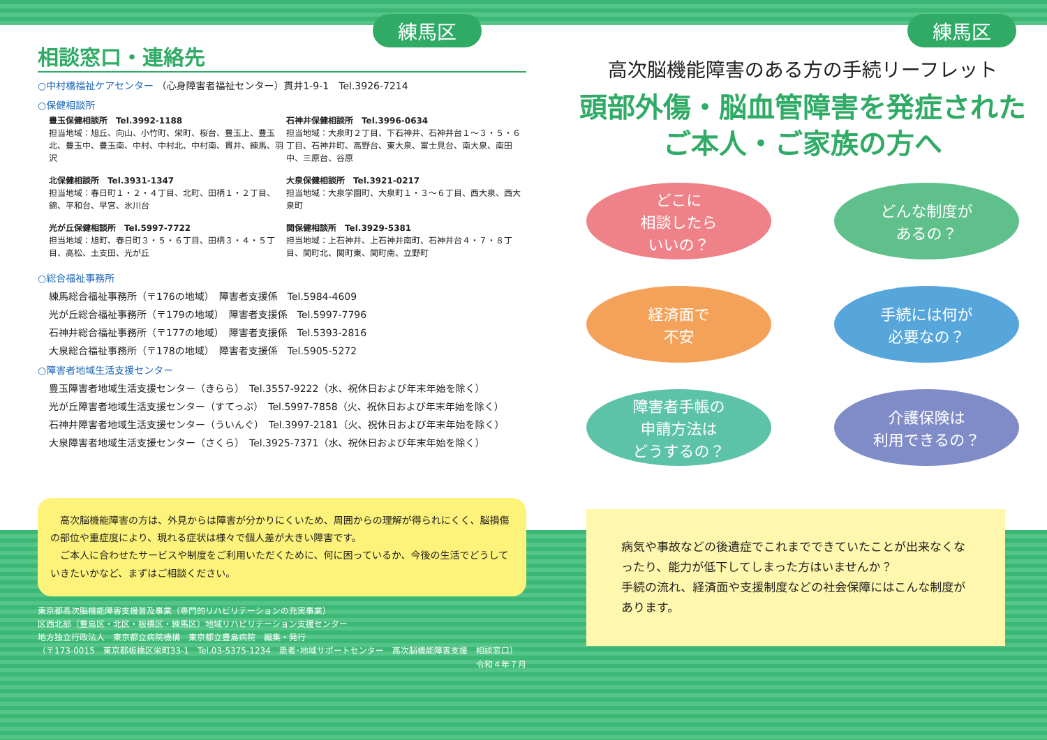練馬区
相談窓口・連絡先
○中村橋福祉ケアセンター （心身障害者福祉センター）貫井1-9-1　Tel.3926-7214
○保健相談所
豊玉保健相談所　Tel.3992-1188
担当地域：旭丘、向山、小竹町、栄町、桜台、豊玉上、豊玉北、豊玉中、豊玉南、中村、中村北、中村南、貫井、練馬、羽沢
石神井保健相談所　Tel.3996-0634
担当地域：大泉町２丁目、下石神井、石神井台１～３・５・６丁目、石神井町、高野台、東大泉、富士見台、南大泉、南田中、三原台、谷原
北保健相談所　Tel.3931-1347
担当地域：春日町１・２・４丁目、北町、田柄１・２丁目、錦、平和台、早宮、氷川台
大泉保健相談所　Tel.3921-0217
担当地域：大泉学園町、大泉町１・３～６丁目、西大泉、西大泉町
光が丘保健相談所　Tel.5997-7722
担当地域：旭町、春日町３・５・６丁目、田柄３・４・５丁目、高松、土支田、光が丘
関保健相談所　Tel.3929-5381
担当地域：上石神井、上石神井南町、石神井台４・７・８丁目、関町北、関町東、関町南、立野町
○総合福祉事務所
練馬総合福祉事務所（〒176の地域）　障害者支援係　Tel.5984-4609
光が丘総合福祉事務所（〒179の地域）　障害者支援係　Tel.5997-7796
石神井総合福祉事務所（〒177の地域）　障害者支援係　Tel.5393-2816
大泉総合福祉事務所（〒178の地域）　障害者支援係　Tel.5905-5272
○障害者地域生活支援センター
豊玉障害者地域生活支援センター（きらら）　Tel.3557-9222（水、祝休日および年末年始を除く）
光が丘障害者地域生活支援センター（すてっぷ）　Tel.5997-7858（火、祝休日および年末年始を除く）
石神井障害者地域生活支援センター（ういんぐ）　Tel.3997-2181（火、祝休日および年末年始を除く）
大泉障害者地域生活支援センター（さくら）　Tel.3925-7371（水、祝休日および年末年始を除く）
　高次脳機能障害の方は、外見からは障害が分かりにくいため、周囲からの理解が得られにくく、脳損傷の部位や重症度により、現れる症状は様々で個人差が大きい障害です。
　ご本人に合わせたサービスや制度をご利用いただくために、何に困っているか、今後の生活でどうしていきたいかなど、まずはご相談ください。
東京都高次脳機能障害支援普及事業（専門的リハビリテーションの充実事業）
区西北部（豊島区・北区・板橋区・練馬区）地域リハビリテーション支援センター
地方独立行政法人　東京都立病院機構　東京都立豊島病院　編集・発行
（〒173-0015　東京都板橋区栄町33-1　Tel.03-5375-1234　患者･地域サポートセンター　高次脳機能障害支援　相談窓口）
令和４年７月
練馬区
高次脳機能障害のある方の手続リーフレット
頭部外傷・脳血管障害を発症された
ご本人・ご家族の方へ
どこに
相談したら
いいの？
どんな制度が
あるの？
経済面で
不安
手続には何が
必要なの？
障害者手帳の
申請方法は
どうするの？
介護保険は
利用できるの？
病気や事故などの後遺症でこれまでできていたことが出来なくなったり、能力が低下してしまった方はいませんか？
手続の流れ、経済面や支援制度などの社会保障にはこんな制度があります。